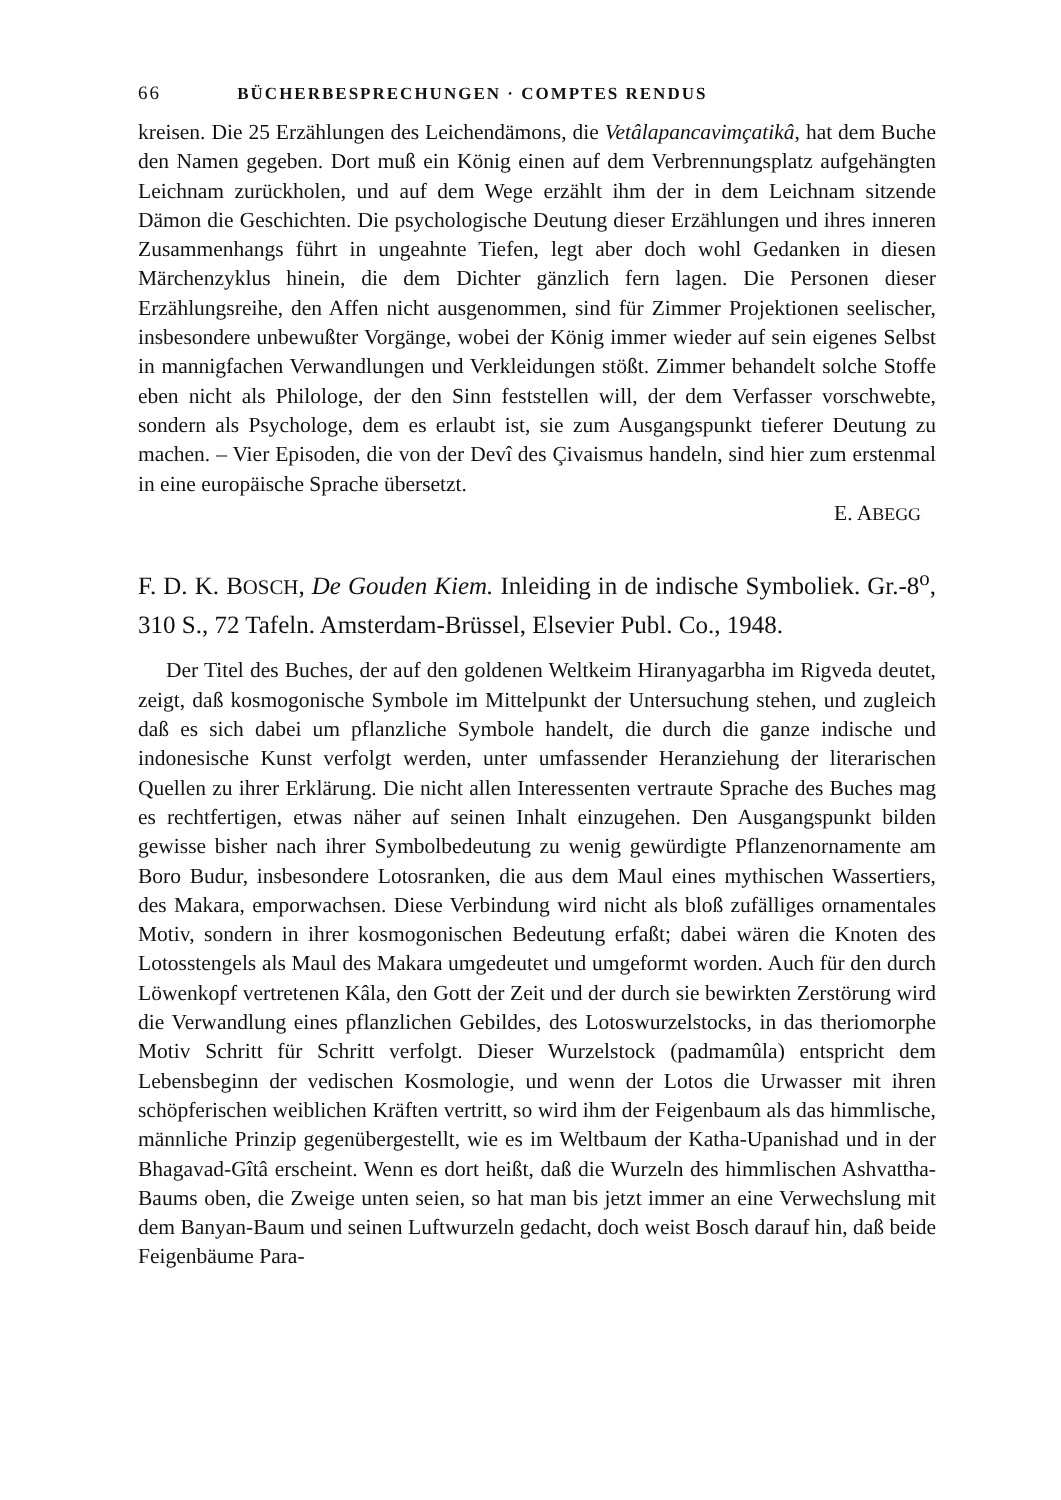66 BÜCHERBESPRECHUNGEN · COMPTES RENDUS
kreisen. Die 25 Erzählungen des Leichendämons, die Vetâlapancavimçatikâ, hat dem Buche den Namen gegeben. Dort muß ein König einen auf dem Verbrennungsplatz aufgehängten Leichnam zurückholen, und auf dem Wege erzählt ihm der in dem Leichnam sitzende Dämon die Geschichten. Die psychologische Deutung dieser Erzählungen und ihres inneren Zusammenhangs führt in ungeahnte Tiefen, legt aber doch wohl Gedanken in diesen Märchenzyklus hinein, die dem Dichter gänzlich fern lagen. Die Personen dieser Erzählungsreihe, den Affen nicht ausgenommen, sind für Zimmer Projektionen seelischer, insbesondere unbewußter Vorgänge, wobei der König immer wieder auf sein eigenes Selbst in mannigfachen Verwandlungen und Verkleidungen stößt. Zimmer behandelt solche Stoffe eben nicht als Philologe, der den Sinn feststellen will, der dem Verfasser vorschwebte, sondern als Psychologe, dem es erlaubt ist, sie zum Ausgangspunkt tieferer Deutung zu machen. – Vier Episoden, die von der Devî des Çivaismus handeln, sind hier zum erstenmal in eine europäische Sprache übersetzt.
E. ABEGG
F. D. K. BOSCH, De Gouden Kiem. Inleiding in de indische Symboliek. Gr.-8<sup>o</sup>, 310 S., 72 Tafeln. Amsterdam-Brüssel, Elsevier Publ. Co., 1948.
Der Titel des Buches, der auf den goldenen Weltkeim Hiranyagarbha im Rigveda deutet, zeigt, daß kosmogonische Symbole im Mittelpunkt der Untersuchung stehen, und zugleich daß es sich dabei um pflanzliche Symbole handelt, die durch die ganze indische und indonesische Kunst verfolgt werden, unter umfassender Heranziehung der literarischen Quellen zu ihrer Erklärung. Die nicht allen Interessenten vertraute Sprache des Buches mag es rechtfertigen, etwas näher auf seinen Inhalt einzugehen. Den Ausgangspunkt bilden gewisse bisher nach ihrer Symbolbedeutung zu wenig gewürdigte Pflanzenornamente am Boro Budur, insbesondere Lotosranken, die aus dem Maul eines mythischen Wassertiers, des Makara, emporwachsen. Diese Verbindung wird nicht als bloß zufälliges ornamentales Motiv, sondern in ihrer kosmogonischen Bedeutung erfaßt; dabei wären die Knoten des Lotosstengels als Maul des Makara umgedeutet und umgeformt worden. Auch für den durch Löwenkopf vertretenen Kâla, den Gott der Zeit und der durch sie bewirkten Zerstörung wird die Verwandlung eines pflanzlichen Gebildes, des Lotoswurzelstocks, in das theriomorphe Motiv Schritt für Schritt verfolgt. Dieser Wurzelstock (padmamûla) entspricht dem Lebensbeginn der vedischen Kosmologie, und wenn der Lotos die Urwasser mit ihren schöpferischen weiblichen Kräften vertritt, so wird ihm der Feigenbaum als das himmlische, männliche Prinzip gegenübergestellt, wie es im Weltbaum der Katha-Upanishad und in der Bhagavad-Gîtâ erscheint. Wenn es dort heißt, daß die Wurzeln des himmlischen Ashvattha-Baums oben, die Zweige unten seien, so hat man bis jetzt immer an eine Verwechslung mit dem Banyan-Baum und seinen Luftwurzeln gedacht, doch weist Bosch darauf hin, daß beide Feigenbäume Para-